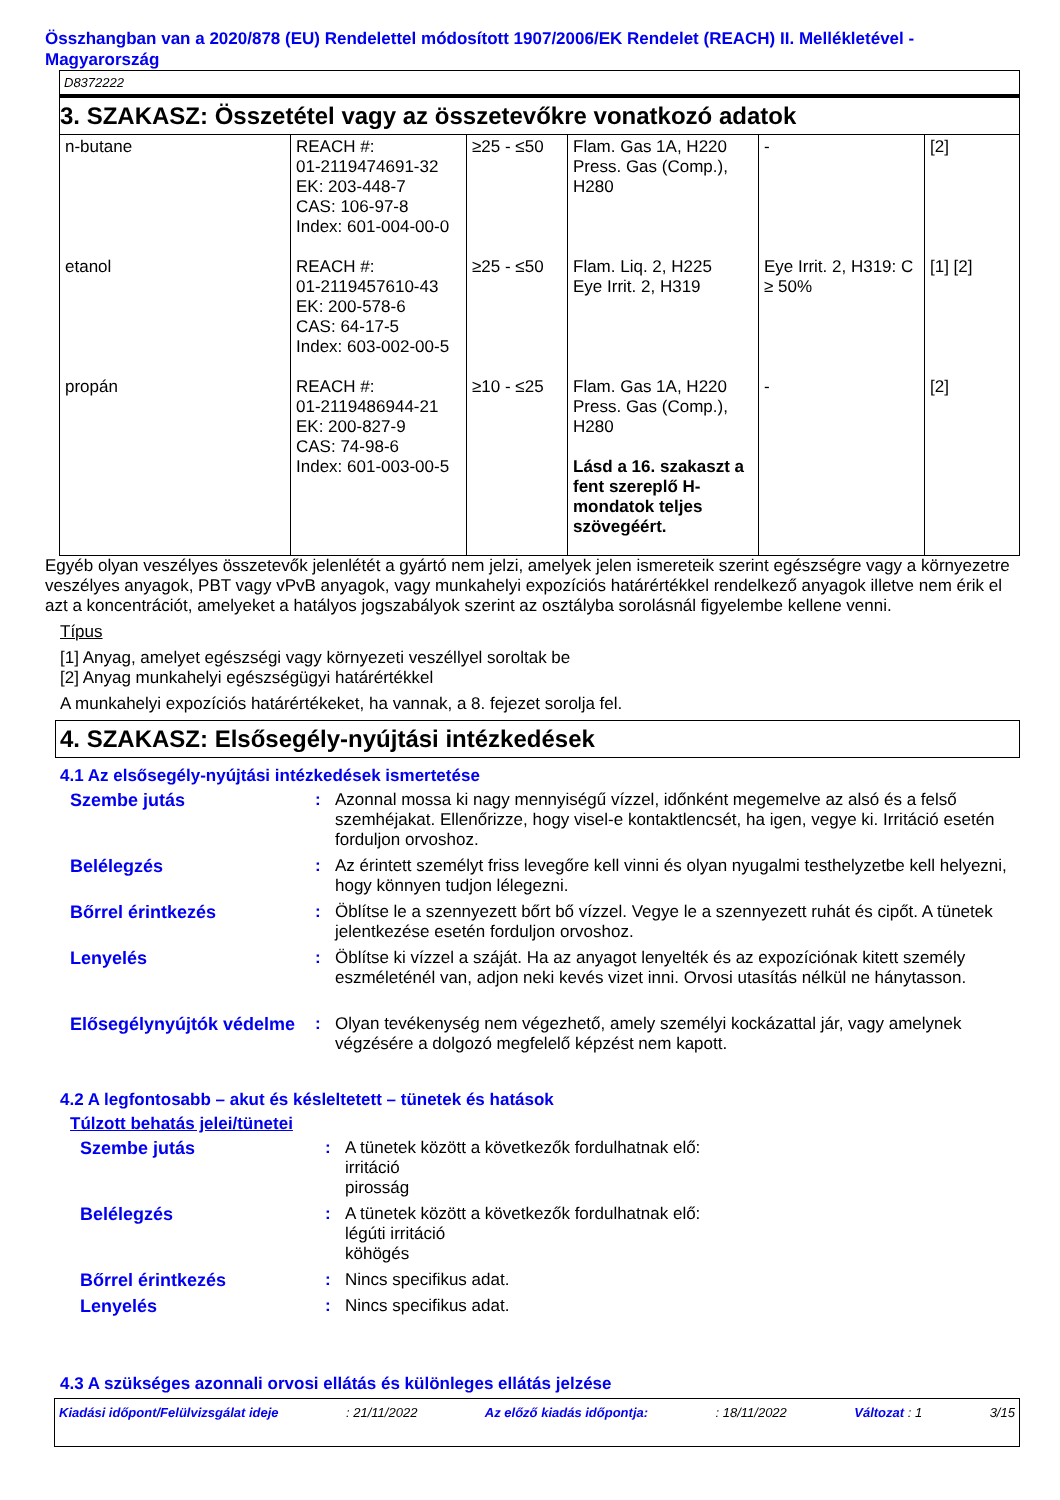Összhangban van a 2020/878 (EU) Rendelettel módosított 1907/2006/EK Rendelet (REACH) II. Mellékletével - Magyarország
D8372222
3. SZAKASZ: Összetétel vagy az összetevőkre vonatkozó adatok
| n-butane | REACH #: 01-2119474691-32 EK: 203-448-7 CAS: 106-97-8 Index: 601-004-00-0 | ≥25 - ≤50 | Flam. Gas 1A, H220 Press. Gas (Comp.), H280 | - | [2] |
| etanol | REACH #: 01-2119457610-43 EK: 200-578-6 CAS: 64-17-5 Index: 603-002-00-5 | ≥25 - ≤50 | Flam. Liq. 2, H225 Eye Irrit. 2, H319 | Eye Irrit. 2, H319: C ≥ 50% | [1] [2] |
| propán | REACH #: 01-2119486944-21 EK: 200-827-9 CAS: 74-98-6 Index: 601-003-00-5 | ≥10 - ≤25 | Flam. Gas 1A, H220 Press. Gas (Comp.), H280 Lásd a 16. szakaszt a fent szereplő H-mondatok teljes szövegéért. | - | [2] |
Egyéb olyan veszélyes összetevők jelenlétét a gyártó nem jelzi, amelyek jelen ismereteik szerint egészségre vagy a környezetre veszélyes anyagok, PBT vagy vPvB anyagok, vagy munkahelyi expozíciós határértékkel rendelkező anyagok illetve nem érik el azt a koncentrációt, amelyeket a hatályos jogszabályok szerint az osztályba sorolásnál figyelembe kellene venni.
Típus
[1] Anyag, amelyet egészségi vagy környezeti veszéllyel soroltak be
[2] Anyag munkahelyi egészségügyi határértékkel
A munkahelyi expozíciós határértékeket, ha vannak, a 8. fejezet sorolja fel.
4. SZAKASZ: Elsősegély-nyújtási intézkedések
4.1 Az elsősegély-nyújtási intézkedések ismertetése
Szembe jutás : Azonnal mossa ki nagy mennyiségű vízzel, időnként megemelve az alsó és a felső szemhéjakat. Ellenőrizze, hogy visel-e kontaktlencsét, ha igen, vegye ki. Irritáció esetén forduljon orvoshoz.
Belélegzés : Az érintett személyt friss levegőre kell vinni és olyan nyugalmi testhelyzetbe kell helyezni, hogy könnyen tudjon lélegezni.
Bőrrel érintkezés : Öblítse le a szennyezett bőrt bő vízzel. Vegye le a szennyezett ruhát és cipőt. A tünetek jelentkezése esetén forduljon orvoshoz.
Lenyelés : Öblítse ki vízzel a száját. Ha az anyagot lenyelték és az expozíciónak kitett személy eszméleténél van, adjon neki kevés vizet inni. Orvosi utasítás nélkül ne hánytasson.
Elősegélynyújtók védelme
: Olyan tevékenység nem végezhető, amely személyi kockázattal jár, vagy amelynek végzésére a dolgozó megfelelő képzést nem kapott.
4.2 A legfontosabb – akut és késleltetett – tünetek és hatások
Túlzott behatás jelei/tünetei
Szembe jutás : A tünetek között a következők fordulhatnak elő:
irritáció
pirosság
Belélegzés : A tünetek között a következők fordulhatnak elő:
légúti irritáció
köhögés
Bőrrel érintkezés : Nincs specifikus adat.
Lenyelés : Nincs specifikus adat.
4.3 A szükséges azonnali orvosi ellátás és különleges ellátás jelzése
Kiadási időpont/Felülvizsgálat ideje: 21/11/2022 Az előző kiadás időpontja:: 18/11/2022 Változat : 1 3/15